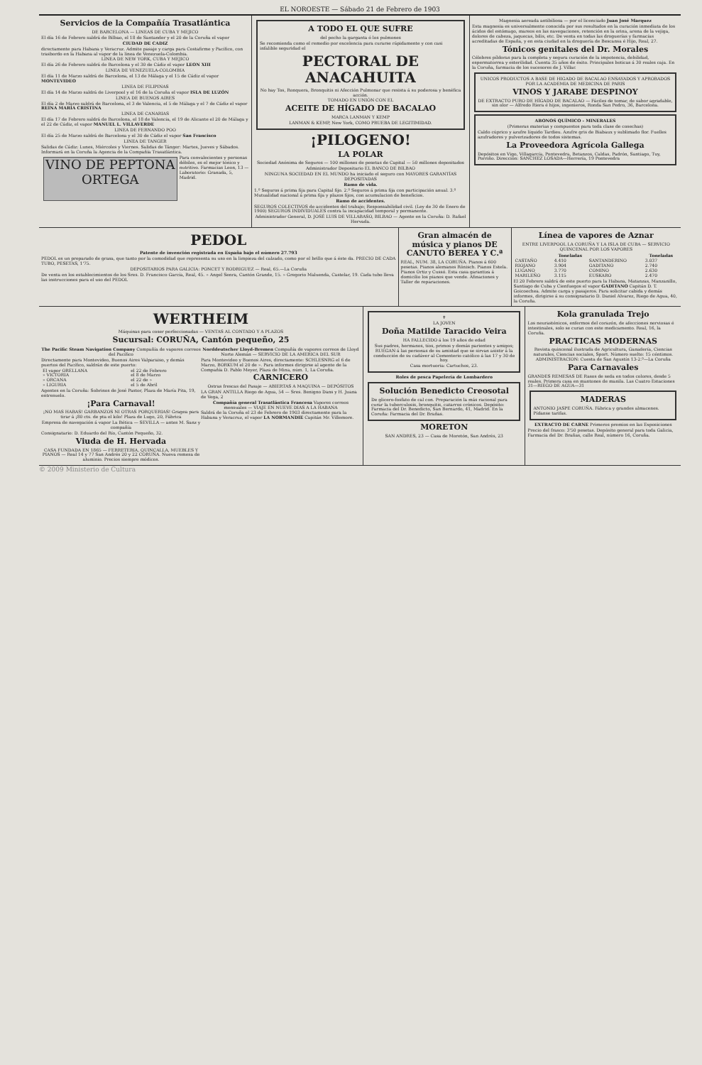EL NOROESTE — Sábado 21 de Febrero de 1903
Servicios de la Compañía Trasatlántica
DE BARCELONA — LINEAS DE CUBA Y MEJICO
El día 16 de Febrero saldrá de Bilbao, el 18 de Santander y el 20 de la Coruña el vapor
CIUDAD DE CADIZ
directamente para Habana y Veracruz. Admite pasaje y carga para Costafirme y Pacífico, con trasbordo en la Habana al vapor de la línea de Venezuela-Colombia.
LINEA DE NEW YORK, CUBA Y MEJICO
El día 26 de Febrero saldrá de Barcelona y el 30 de Cádiz el vapor LEON XIII
LINEA DE VENEZUELA-COLOMBIA
El día 11 de Marzo saldrá de Barcelona, el 13 de Málaga y el 15 de Cádiz el vapor MONTEVIDEO
LINEA DE FILIPINAS
El día 14 de Marzo saldrá de Liverpool y el 16 de la Coruña el vapor ISLA DE LUZÓN
LINEA DE BUENOS AIRES
El día 2 de Marzo saldrá de Barcelona, el 3 de Valencia, el 5 de Málaga y el 7 de Cádiz el vapor REINA MARÍA CRISTINA
LINEA DE CANARIAS
El día 17 de Febrero saldrá de Barcelona, el 18 de Valencia, el 19 de Alicante el 20 de Málaga y el 22 de Cádiz, el vapor MANUEL L. VILLAVERDE
LINEA DE FERNANDO POO
El día 25 de Marzo saldrá de Barcelona y el 30 de Cádiz el vapor San Francisco
LINEA DE TANGER
Salidas de Cádiz: Lunes, Miércoles y Viernes. Salidas de Tánger: Martes, Jueves y Sábados. Informará en la Coruña la Agencia de la Compañía Trasatlántica.
VINO DE PEPTONA ORTEGA
Para convalecientes y personas débiles, es el mejor tónico y nutritivo. Farmacias Leon, 13 — Laboratorio: Granada, 5, Madrid.
A TODO EL QUE SUFRE
del pecho la garganta ó los pulmones
Se recomienda como el remedio por excelencia para curarse rápidamente y con casi infalible seguridad el
PECTORAL DE ANACAHUITA
No hay Tos, Ronquera, Bronquitis ni Afección Pulmonar que resista á su poderosa y benéfica acción.
TOMADO EN UNIÓN CON EL
ACEITE DE HÍGADO DE BACALAO
MARCA LANMAN Y KEMP
LANMAN & KEMP, New York, COMO PRUEBA DE LEGITIMIDAD.
¡PILOGENO!
LA POLAR
Sociedad Anónima de Seguros — 100 millones de pesetas de Capital — 50 millones depositados
Administrador Depositario EL BANCO DE BILBAO
NINGUNA SOCIEDAD EN EL MUNDO ha iniciado el seguro con MAYORES GARANTÍAS DEPOSITADAS
Ramo de vida.
1.º Seguros á prima fija para Capital fijo. 2.º Seguros á prima fija con participación anual. 3.º Mutualidad nacional á prima fija y plazos fijos, con acumulacion de beneficios.
Ramo de accidentes.
SEGUROS COLECTIVOS de accidentes del trabajo; Responsabilidad civil. (Ley de 30 de Enero de 1900) SEGUROS INDIVIDUALES contra la incapacidad temporal y permanente.
Administrador General, D. JOSÉ LUIS DE VILLABASO, BILBAO — Agente en la Coruña: D. Rafael Hervada.
Magnesia aereada antibiliosa — por el licenciado Juan José Marquez
Esta magnesia es universalmente conocida por sus resultados en la curación inmediata de los ácidos del estómago, mareos en las navegaciones, retención en la orina, arena de la vejiga, dolores de cabeza, jaquecas, bilis, etc. De venta en todas las droguerías y farmacias acreditadas de España, y en esta ciudad en la droguería de Bescansa é Hijo, Real, 27.
Tónicos genitales del Dr. Morales
Célebres píldoras para la completa y segura curación de la impotencia, debilidad, espermatorrea y esterilidad. Cuenta 35 años de éxito. Principales boticas á 30 reales caja. En la Coruña, farmacia de los sucesores de J. Villar.
UNICOS PRODUCTOS A BASE DE HIGADO DE BACALAO ENSAYADOS Y APROBADOS POR LA ACADEMIA DE MEDICINA DE PARIS
VINOS Y JARABE DESPINOY
DE EXTRACTO PURO DE HÍGADO DE BACALAO — Fáciles de tomar, de sabor agradable, sin olor — Alfredo Riera é hijos, ingenieros, Ronda San Pedro, 36, Barcelona.
ABONOS QUÍMICO - MINERALES
(Primeras materias y compuestos para toda clase de cosechas)
Caldo cúprico y azufre líquido Tardieu. Azufre gris de Biabaux y sublimado flor. Fuelles azufradores y pulverizadores de todos sistemas.
La Proveedora Agrícola Gallega
Depósitos en Vigo, Villagarcía, Pontevedra, Betanzos, Caldas, Padrón, Santiago, Tuy, Porriño. Dirección: SANCHEZ LOSADA—Herrería, 19 Pontevedra
PEDOL
Patente de invención registrada en España bajo el número 27.793
PEDOL es un preparado de grasa, que tanto por la comodidad que representa su uso en la limpieza del calzado, como por el brillo que á éste da. PRECIO DE CADA TUBO, PESETAS, 1'75.
DEPOSITARIOS PARA GALICIA: PONCET Y RODRIGUEZ — Real, 65.—La Coruña
De venta en los establecimientos de los Sres. D. Francisco García, Real, 45. » Angel Senra, Cantón Grande, 15. » Gregorio Maluenda, Castelar, 19. Cada tubo lleva las instrucciones para el uso del PEDOL
Gran almacén de música y pianos DE CANUTO BEREA Y C.ª
REAL, NUM. 38, LA CORUÑA. Pianos á 600 pesetas. Pianos alemanes Rönisch. Pianos Estela. Pianos Ortiz y Cussó. Esta casa garantiza á domicilio los pianos que vende. Afinaciones y Taller de reparaciones.
Línea de vapores de Aznar
ENTRE LIVERPOOL LA CORUÑA Y LA ISLA DE CUBA — SERVICIO QUINCENAL POR LOS VAPORES
| | Toneladas | | Toneladas |
| --- | --- | --- | --- |
| CASTAÑO | 4.410 | SANTANDERINO | 3.037 |
| RIOJANO | 3.904 | GADITANO | 2.740 |
| LUGANO | 3.770 | COMINO | 2.630 |
| MARILEÑO | 3.115 | EUSKARO | 2.470 |
El 20 Febrero saldrá de este puerto para la Habana, Matanzas, Manzanillo, Santiago de Cuba y Cienfuegos el vapor GADITANO Capitán D. T. Goicoechea. Admite carga y pasajeros. Para solicitar cabida y demás informes, dirigirse á su consignatario D. Daniel Alvarez, Riego de Agua, 40, la Coruña.
WERTHEIM
Máquinas para coser perfeccionadas — VENTAS AL CONTADO Y A PLAZOS
Sucursal: CORUÑA, Cantón pequeño, 25
The Pacific Steam Navigation Company Compañía de vapores correos del Pacífico
Directamente para Montevideo, Buenos Aires Valparaiso, y demás puertos del Pacífico, saldrán de este puerto:
| El vapor ORELLANA | el 22 de Febrero |
| » VICTORIA | el 8 de Marzo |
| » ORCANA | el 22 de » |
| » LIGURIA | el 5 de Abril |
Agentes en la Coruña: Sobrinos de José Pastor, Plaza de María Pita, 19, entresuelo.
¡Para Carnaval!
¡NO MAS HABAS! GARBANZOS NI OTRAS PORQUERIAS! Gragea para tirar á ¡80 cts. de pta el kilo! Plaza de Lugo, 20, Fábrica
Empresa de navegación á vapor La Bética — SEVILLA — antes M. Sanz y compañía
Consignatario: D. Eduardo del Río, Cantón Pequeño, 32.
Viuda de H. Hervada
CASA FUNDADA EN 1865 — FERRETERIA, QUINCALLA, MUEBLES Y PIANOS — Real 14 y 77 San Andrés 20 y 22 CORUÑA. Nueva remesa de aluminio. Precios siempre módicos.
Norddeutscher Lloyd-Bremen Compañía de vapores correos de Lloyd Norte Alemán — SERVICIO DE LA AMERICA DEL SUR
Para Montevideo y Buenos Aires, directamente: SCHLESNRG el 6 de Marzo, BORKUM el 20 de ». Para informes dirigirse al agente de la Compañía D. Pablo Meyer, Plaza de Mina, núm. 1, La Coruña.
CARNICERO
Ostras frescas del Pasaje — ABIERTAS A MAQUINA — DEPÓSITOS
LA GRAN ANTILLA Riego de Agua, 54 — Sres. Benigno Dans y H. Juana de Vega, 2
Compañía general Trasatlántica Francesa Vapores correos mensuales — VIAJE EN NUEVE DIAS A LA HABANA
Saldrá de la Coruña el 23 de Febrero de 1903 directamente para la Habana y Veracruz, el vapor LA NORMANDIE Capitán Mr. Villemore.
✝
LA JOVEN
Doña Matilde Taracido Veira
HA FALLECIDO á los 19 años de edad
Sus padres, hermanos, tíos, primos y demás parientes y amigos; RUEGAN á las personas de su amistad que se sirvan asistir á la conducción de su cadáver al Cementerio católico á las 17 y 30 de hoy.
Casa mortuoria: Cartuchos, 23.
Roles de pesca Papelería de Lombardero
Solución Benedicto Creosotal
De glicero-fosfato de cal con. Preparación la más racional para curar la tuberculosis, bronquitis, catarros crónicos. Depósito: Farmacia del Dr. Benedicto, San Bernardo, 41, Madrid. En la Coruña: Farmacia del Dr. Brañas.
MORETON
SAN ANDRES, 23 — Casa de Moretón, San Andrés, 23
Kola granulada Trejo
Los neurasténicos, enfermos del corazón, de afecciones nerviosas é intestinales, solo se curan con este medicamento. Real, 16, la Coruña.
PRACTICAS MODERNAS
Revista quincenal ilustrada de Agricultura, Ganadería, Ciencias naturales, Ciencias sociales, Sport. Número suelto: 15 céntimos. ADMINISTRACION: Cuesta de San Agustín 13-2.º—La Coruña
Para Carnavales
GRANDES REMESAS DE Rasos de seda en todos colores, desde 5 reales. Primera casa en mantones de manila. Las Cuatro Estaciones 31—RIEGO DE AGUA—31
MADERAS
ANTONIO JASPE CORUÑA. Fábrica y grandes almacenes. Pídanse tarifas.
EXTRACTO DE CARNE Primeros premios en las Exposiciones
Precio del frasco: 3'50 pesetas. Depósito general para toda Galicia, Farmacia del Dr. Brañas, calle Real, número 16, Coruña.
© 2009 Ministerio de Cultura